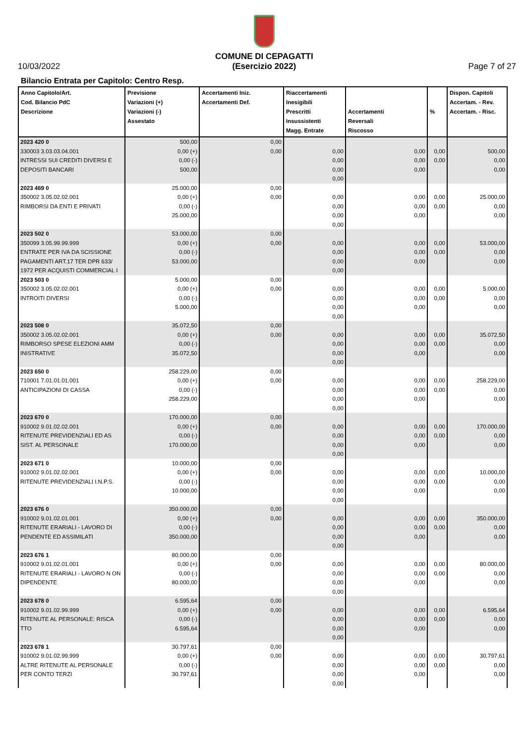10/03/2022
COMUNE DI CEPAGATTI
(Esercizio 2022)
Page 7 of 27
Bilancio Entrata per Capitolo: Centro Resp.
| Anno Capitolo/Art. Cod. Bilancio PdC Descrizione | Previsione Variazioni (+) Variazioni (-) Assestato | Accertamenti Iniz. Accertamenti Def. | Riaccertamenti Inesigibili Prescritti Insussistenti Magg. Entrate | Accertamenti Reversali Riscosso | % | Dispon. Capitoli Accertam. - Rev. Accertam. - Risc. |
| --- | --- | --- | --- | --- | --- | --- |
| 2023 420 0 330003 3.03.03.04.001 INTRESSI SUI CREDITI DIVERSI E DEPOSITI BANCARI | 500,00 0,00 (+) 0,00 (-) 500,00 | 0,00 0,00 | 0,00 0,00 0,00 0,00 | 0,00 0,00 0,00 | 0,00 0,00 | 500,00 0,00 0,00 |
| 2023 469 0 350002 3.05.02.02.001 RIMBORSI DA ENTI E PRIVATI | 25.000,00 0,00 (+) 0,00 (-) 25.000,00 | 0,00 0,00 | 0,00 0,00 0,00 0,00 | 0,00 0,00 0,00 | 0,00 0,00 | 25.000,00 0,00 0,00 |
| 2023 502 0 350099 3.05.99.99.999 ENTRATE PER IVA DA SCISSIONE PAGAMENTI ART.17 TER DPR 633/ 1972 PER ACQUISTI COMMERCIAL I | 53.000,00 0,00 (+) 0,00 (-) 53.000,00 | 0,00 0,00 | 0,00 0,00 0,00 0,00 | 0,00 0,00 0,00 | 0,00 0,00 | 53.000,00 0,00 0,00 |
| 2023 503 0 350002 3.05.02.02.001 INTROITI DIVERSI | 5.000,00 0,00 (+) 0,00 (-) 5.000,00 | 0,00 0,00 | 0,00 0,00 0,00 0,00 | 0,00 0,00 0,00 | 0,00 0,00 | 5.000,00 0,00 0,00 |
| 2023 508 0 350002 3.05.02.02.001 RIMBORSO SPESE ELEZIONI AMM INISTRATIVE | 35.072,50 0,00 (+) 0,00 (-) 35.072,50 | 0,00 0,00 | 0,00 0,00 0,00 0,00 | 0,00 0,00 0,00 | 0,00 0,00 | 35.072,50 0,00 0,00 |
| 2023 650 0 710001 7.01.01.01.001 ANTICIPAZIONI DI CASSA | 258.229,00 0,00 (+) 0,00 (-) 258.229,00 | 0,00 0,00 | 0,00 0,00 0,00 0,00 | 0,00 0,00 0,00 | 0,00 0,00 | 258.229,00 0,00 0,00 |
| 2023 670 0 910002 9.01.02.02.001 RITENUTE PREVIDENZIALI ED AS SIST. AL PERSONALE | 170.000,00 0,00 (+) 0,00 (-) 170.000,00 | 0,00 0,00 | 0,00 0,00 0,00 0,00 | 0,00 0,00 0,00 | 0,00 0,00 | 170.000,00 0,00 0,00 |
| 2023 671 0 910002 9.01.02.02.001 RITENUTE PREVIDENZIALI I.N.P.S. | 10.000,00 0,00 (+) 0,00 (-) 10.000,00 | 0,00 0,00 | 0,00 0,00 0,00 0,00 | 0,00 0,00 0,00 | 0,00 0,00 | 10.000,00 0,00 0,00 |
| 2023 676 0 910002 9.01.02.01.001 RITENUTE ERARIALI - LAVORO DI PENDENTE ED ASSIMILATI | 350.000,00 0,00 (+) 0,00 (-) 350.000,00 | 0,00 0,00 | 0,00 0,00 0,00 0,00 | 0,00 0,00 0,00 | 0,00 0,00 | 350.000,00 0,00 0,00 |
| 2023 676 1 910002 9.01.02.01.001 RITENUTE ERARIALI - LAVORO N ON DIPENDENTE | 80.000,00 0,00 (+) 0,00 (-) 80.000,00 | 0,00 0,00 | 0,00 0,00 0,00 0,00 | 0,00 0,00 0,00 | 0,00 0,00 | 80.000,00 0,00 0,00 |
| 2023 678 0 910002 9.01.02.99.999 RITENUTE AL PERSONALE: RISCA TTO | 6.595,64 0,00 (+) 0,00 (-) 6.595,64 | 0,00 0,00 | 0,00 0,00 0,00 0,00 | 0,00 0,00 0,00 | 0,00 0,00 | 6.595,64 0,00 0,00 |
| 2023 678 1 910002 9.01.02.99.999 ALTRE RITENUTE AL PERSONALE PER CONTO TERZI | 30.797,61 0,00 (+) 0,00 (-) 30.797,61 | 0,00 0,00 | 0,00 0,00 0,00 0,00 | 0,00 0,00 0,00 | 0,00 0,00 | 30.797,61 0,00 0,00 |